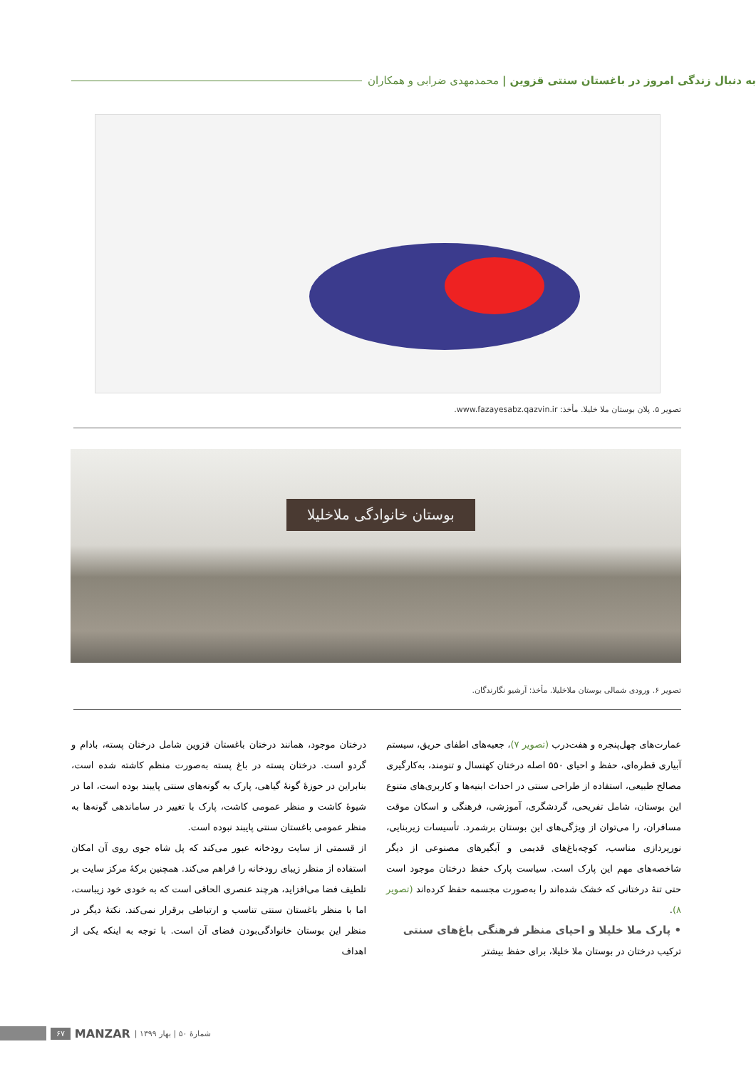به دنبال زندگی امروز در باغستان سنتی قزوین | محمدمهدی ضرابی و همکاران
تصویر ۵. پلان بوستان ملا خلیلا. مأخذ: www.fazayesabz.qazvin.ir.
بوستان خانوادگی ملاخلیلا
تصویر ۶. ورودی شمالی بوستان ملاخلیلا. مأخذ: آرشیو نگارندگان.
عمارت‌های چهل‌پنجره و هفت‌درب (تصویر ۷)، جعبه‌های اطفای حریق، سیستم آبیاری قطره‌ای، حفظ و احیای ۵۵۰ اصله درختان کهنسال و تنومند، به‌کارگیری مصالح طبیعی، استفاده از طراحی سنتی در احداث ابنیه‌ها و کاربری‌های متنوع این بوستان، شامل تفریحی، گردشگری، آموزشی، فرهنگی و اسکان موقت مسافران، را می‌توان از ویژگی‌های این بوستان برشمرد. تأسیسات زیربنایی، نورپردازی مناسب، کوچه‌باغ‌های قدیمی و آبگیرهای مصنوعی از دیگر شاخصه‌های مهم این پارک است. سیاست پارک حفظ درختان موجود است حتی تنهٔ درختانی که خشک شده‌اند را به‌صورت مجسمه حفظ کرده‌اند (تصویر ۸).
• پارک ملا خلیلا و احیای منظر فرهنگی باغ‌های سنتی
ترکیب درختان در بوستان ملا خلیلا، برای حفظ بیشتر
درختان موجود، همانند درختان باغستان قزوین شامل درختان پسته، بادام و گردو است. درختان پسته در باغ پسته به‌صورت منظم کاشته شده است، بنابراین در حوزهٔ گونهٔ گیاهی، پارک به گونه‌های سنتی پایبند بوده است، اما در شیوهٔ کاشت و منظر عمومی کاشت، پارک با تغییر در ساماندهی گونه‌ها به منظر عمومی باغستان سنتی پایبند نبوده است.
از قسمتی از سایت رودخانه عبور می‌کند که پل شاه جوی روی آن امکان استفاده از منظر زیبای رودخانه را فراهم می‌کند. همچنین برکهٔ مرکز سایت بر تلطیف فضا می‌افزاید، هرچند عنصری الحاقی است که به خودی خود زیباست، اما با منظر باغستان سنتی تناسب و ارتباطی برقرار نمی‌کند. نکتهٔ دیگر در منظر این بوستان خانوادگی‌بودن فضای آن است. با توجه به اینکه یکی از اهداف
۶۷ MANZAR | شمارهٔ ۵۰ | بهار ۱۳۹۹